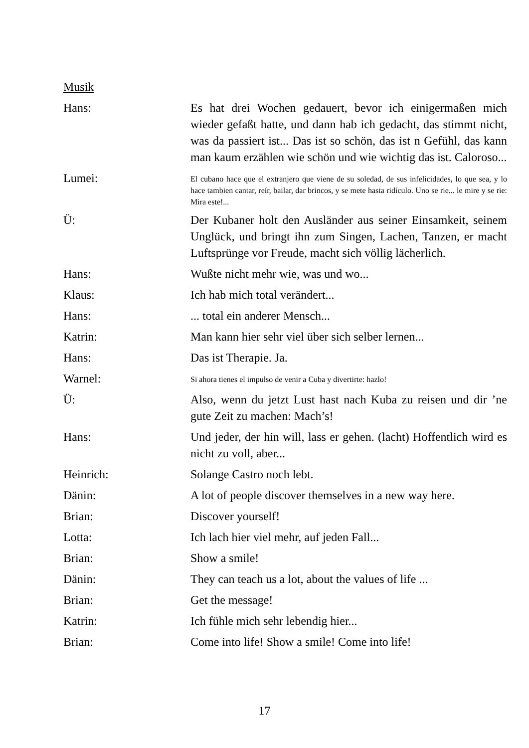Musik
Hans: Es hat drei Wochen gedauert, bevor ich einigermaßen mich wieder gefaßt hatte, und dann hab ich gedacht, das stimmt nicht, was da passiert ist... Das ist so schön, das ist n Gefühl, das kann man kaum erzählen wie schön und wie wichtig das ist. Caloroso...
Lumei:
El cubano hace que el extranjero que viene de su soledad, de sus infelicidades, lo que sea, y lo hace tambien cantar, reír, bailar, dar brincos, y se mete hasta ridículo. Uno se rie... le mire y se rie: Mira este!...
Ü: Der Kubaner holt den Ausländer aus seiner Einsamkeit, seinem Unglück, und bringt ihn zum Singen, Lachen, Tanzen, er macht Luftsprünge vor Freude, macht sich völlig lächerlich.
Hans: Wußte nicht mehr wie, was und wo...
Klaus: Ich hab mich total verändert...
Hans: ... total ein anderer Mensch...
Katrin: Man kann hier sehr viel über sich selber lernen...
Hans: Das ist Therapie. Ja.
Warnel:
Si ahora tienes el impulso de venir a Cuba y divertirte: hazlo!
Ü: Also, wenn du jetzt Lust hast nach Kuba zu reisen und dir ’ne gute Zeit zu machen: Mach’s!
Hans: Und jeder, der hin will, lass er gehen. (lacht) Hoffentlich wird es nicht zu voll, aber...
Heinrich: Solange Castro noch lebt.
Dänin: A lot of people discover themselves in a new way here.
Brian: Discover yourself!
Lotta: Ich lach hier viel mehr, auf jeden Fall...
Brian: Show a smile!
Dänin: They can teach us a lot, about the values of life ...
Brian: Get the message!
Katrin: Ich fühle mich sehr lebendig hier...
Brian: Come into life! Show a smile! Come into life!
17